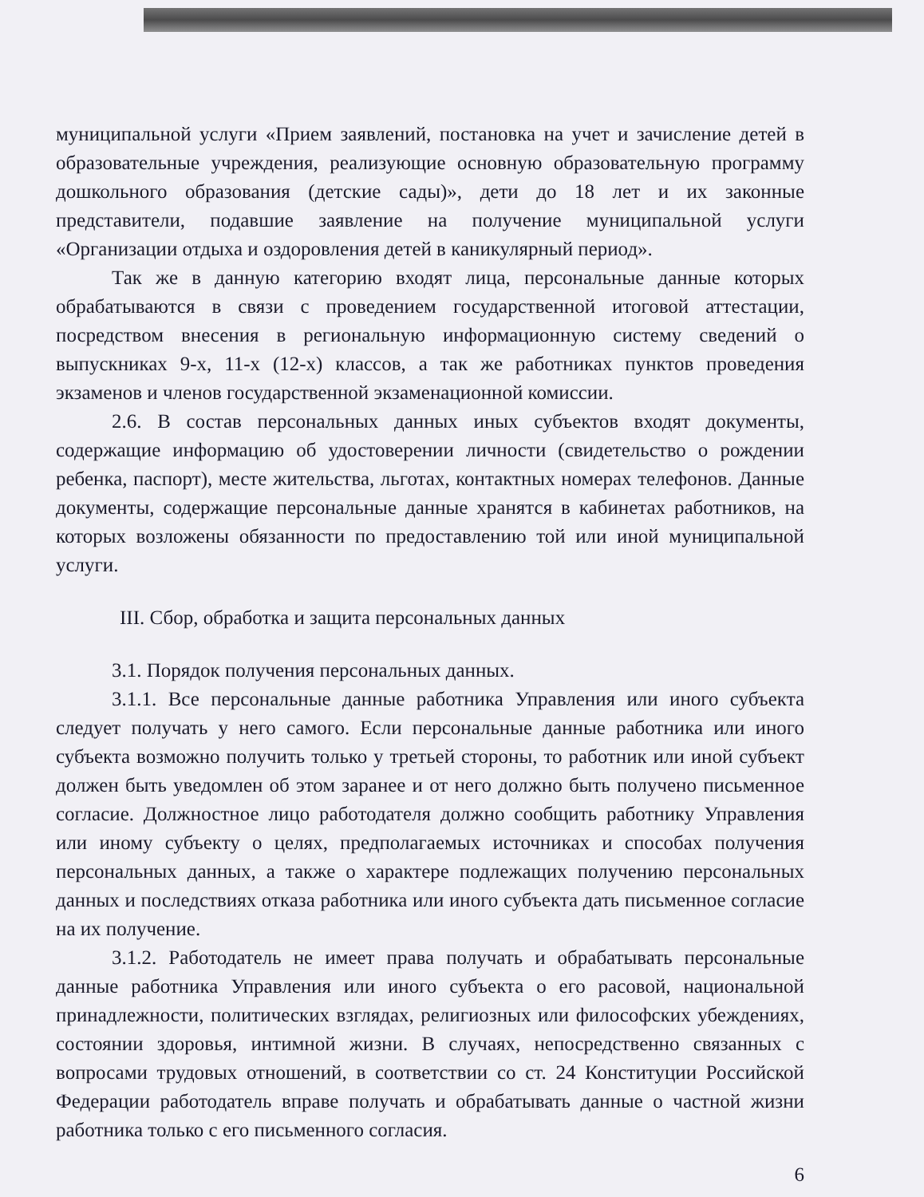муниципальной услуги «Прием заявлений, постановка на учет и зачисление детей в образовательные учреждения, реализующие основную образовательную программу дошкольного образования (детские сады)», дети до 18 лет и их законные представители, подавшие заявление на получение муниципальной услуги «Организации отдыха и оздоровления детей в каникулярный период».
Так же в данную категорию входят лица, персональные данные которых обрабатываются в связи с проведением государственной итоговой аттестации, посредством внесения в региональную информационную систему сведений о выпускниках 9-х, 11-х (12-х) классов, а так же работниках пунктов проведения экзаменов и членов государственной экзаменационной комиссии.
2.6. В состав персональных данных иных субъектов входят документы, содержащие информацию об удостоверении личности (свидетельство о рождении ребенка, паспорт), месте жительства, льготах, контактных номерах телефонов. Данные документы, содержащие персональные данные хранятся в кабинетах работников, на которых возложены обязанности по предоставлению той или иной муниципальной услуги.
III. Сбор, обработка и защита персональных данных
3.1. Порядок получения персональных данных.
3.1.1. Все персональные данные работника Управления или иного субъекта следует получать у него самого. Если персональные данные работника или иного субъекта возможно получить только у третьей стороны, то работник или иной субъект должен быть уведомлен об этом заранее и от него должно быть получено письменное согласие. Должностное лицо работодателя должно сообщить работнику Управления или иному субъекту о целях, предполагаемых источниках и способах получения персональных данных, а также о характере подлежащих получению персональных данных и последствиях отказа работника или иного субъекта дать письменное согласие на их получение.
3.1.2. Работодатель не имеет права получать и обрабатывать персональные данные работника Управления или иного субъекта о его расовой, национальной принадлежности, политических взглядах, религиозных или философских убеждениях, состоянии здоровья, интимной жизни. В случаях, непосредственно связанных с вопросами трудовых отношений, в соответствии со ст. 24 Конституции Российской Федерации работодатель вправе получать и обрабатывать данные о частной жизни работника только с его письменного согласия.
6